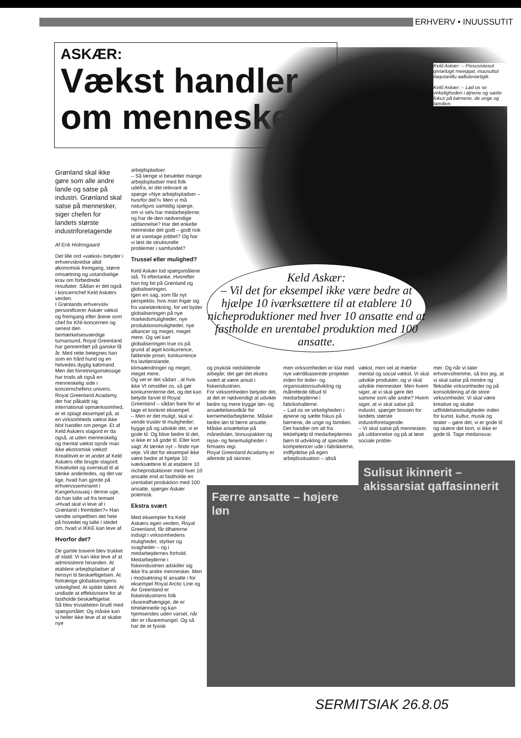ERHVERV • INUUSSUTIT
ASKÆR:
Vækst handler om mennesker
Keld Askær: – Pissusiviusut qiviarlugit meeqqat, inuusuttut ilaqutariillu aalluteriartigik.
Keld Askær: – Lad os se virkeligheden i øjnene og sætte fokus på børnene, de unge og familien.
Keld Askær:
– Vil det for eksempel ikke være bedre at hjælpe 10 iværksættere til at etablere 10 nicheproduktioner med hver 10 ansatte end at fastholde en urentabel produktion med 100 ansatte.
Grønland skal ikke gøre som alle andre lande og satse på industri. Grønland skal satse på mennesker, siger chefen for landets største industriforetagende
Af Erik Holmsgaard
Det lille ord »vækst« betyder i erhvervskredse altid økonomisk fremgang, større omsætning og ustandselige krav om forbedrede resultater. Sådan er det også i koncernchef Keld Askærs verden.
I Grønlands erhvervsliv personificerer Askær vækst og fremgang efter årene som chef for KNI-koncernen og senest den bemærkelsesværdige turnaround, Royal Greenland har gennemført på ganske få år. Med rette betegnes han som en hård hund og en helvedes dygtig købmand.
Men det forretningsmæssige har trods alt også en menneskelig side i koncernchefens univers. Royal Greenland Acadamy, der har påkaldt sig international opmærksomhed, er et oplagt eksempel på, at en virksomheds vækst ikke blot handler om penge. Et af Keld Askærs slagord er da også, at uden menneskelig og mental vækst opnår man ikke økonomisk vækst!
Kreatitivet er et andet af Keld Askærs ofte brugte slagord. Kreativitet og overskud til at tænke anderledes, og det var lige, hvad han gjorde på erhvervsseminaret i Kangerlussuaq i denne uge, da han talte ud fra temaet »Hvad skal vi leve af i Grønland i fremtiden?« Han vendte simpelthen det hele på hovedet og talte i stedet om, hvad vi IKKE kan leve af.
Hvorfor det?
De gamle travere blev trukket af stald: Vi kan ikke leve af at administrere hinanden. At etablere arbejdspladser af hensyn til beskæftigelsen. At fortrænge globaliseringens virkelighed. At spilde talent. At undlade at effektivisere for at fastholde beskæftigelse.
Så blev trivialiteten brudt med spørgsmålet: Og måske kan vi heller ikke leve af at skabe nye
arbejdspladser.
– Så længe vi besætter mange arbejdspladser med folk udefra, er det relevant at spørge »Nye arbejdspladser – hvorfor det?« Men vi må naturligvis samtidig spørge, om vi selv har medarbejderne, og har de den nødvendige uddannelse? Har det enkelte menneske det godt – godt nok til at varetage jobbet? Og har vi løst de strukturelle problemer i samfundet?
Trussel eller mulighed?
Keld Askær lod spørgsmålene stå. Til eftertanke. Hvorefter han tog fat på Grønland og globaliseringen.
Igen en sag, som får nyt perspektiv, hvis man frigør sig fra vanetænkning, for vel byder globaliseringen på nye markedsmuligheder, nye produktionsmuligheder, nye alliancer og meget, meget mere. Og vel kan globaliseringen true os på grund af øget konkurrence, faldende priser, konkurrence fra lavtlønslande, klimaændringer og meget, meget mere.
Og vel er det sådan , at hvis ikke VI omstiller os, så gør konkurrenterne det, og det kan betyde farvel til Royal Greenland – sådan bare for at tage et konkret eksempel.
– Men er det muligt, skal vi vende trusler til muligheder; bygge på og udvikle det, vi er gode til. Og blive bedre til det, vi ikke er så gode til. Eller kort sagt: At tænke nyt – finde nye veje. Vil det for eksempel ikke være bedre at hjælpe 10 iværksættere til at etablere 10 nicheproduktioner med hver 10 ansatte end at fastholde en urentabel produktion med 100 ansatte, spørger Askær polemisk.
Ekstra svært
Med eksempler fra Keld Askærs egen verden, Royal Greenland, får tilhørerne indsigt i virksomhedens muligheder, styrker og svagheder – og i medarbejdernes forhold. Medarbejderne i fiskeindustrien adskiller sig ikke fra andre mennesker. Men i modsætning til ansatte i for eksempel Royal Arctic Line og Air Greenland er fiskeindustriens folk råvareafhængige, de er timelønnede og kan hjemsendes uden varsel, når der er råvaremangel. Og så har de et fysisk
og psykisk nedslidende arbejde; det gør det ekstra svært at være ansat i fiskeindustrien.
For virksomheden betyder det, at det er nødvendigt at udvikle bedre og mere trygge løn- og ansættelsesvilkår for kernemedarbejderne. Måske bedre løn til færre ansatte. Måske ansættelse på månedsløn, bonuspakker og rejse- og feriemuligheder i firmaets regi.
Royal Greenland Acadamy er allerede på skinner,
men virksomheden er klar med nye værdibaserede projekter inden for leder- og organisationsudvikling og målrettede tilbud til medarbejderne i fabrikshallerne.
– Lad os se virkeligheden i øjnene og sætte fokus på børnene, de unge og familien. Det handler om alt fra lektiehjælp til medarbejdernes børn til udvikling af specielle kompetencer ude i fabrikkerne, indflydelse på egen arbejdssituation – altså
vækst, men vel at mærke mental og social vækst. Vi skal udvikle produkter, og vi skal udvikle mennesker. Men hvem siger, at vi skal gøre det samme som alle andre? Hvem siger, at vi skal satse på industri, spørger bossen for landets største industriforetagende.
– Vi skal satse på mennesker, på uddannelse og på at løse sociale proble-
mer. Og når vi taler erhvervsfremme, så tror jeg, at vi skal satse på mindre og fleksible virksomheder og på konsolidering af de store virksomheder. Vi skal være kreative og skabe udfoldelsesmuligheder inden for kunst, kultur, musik og teater – gøre det, vi er gode til og skære det bort, vi ikke er gode til. Tage medansvar.
Færre ansatte – højere løn
Sulisut ikinnerit – akissarsiat qaffasinnerit
SERMITSIAK 26.8.05